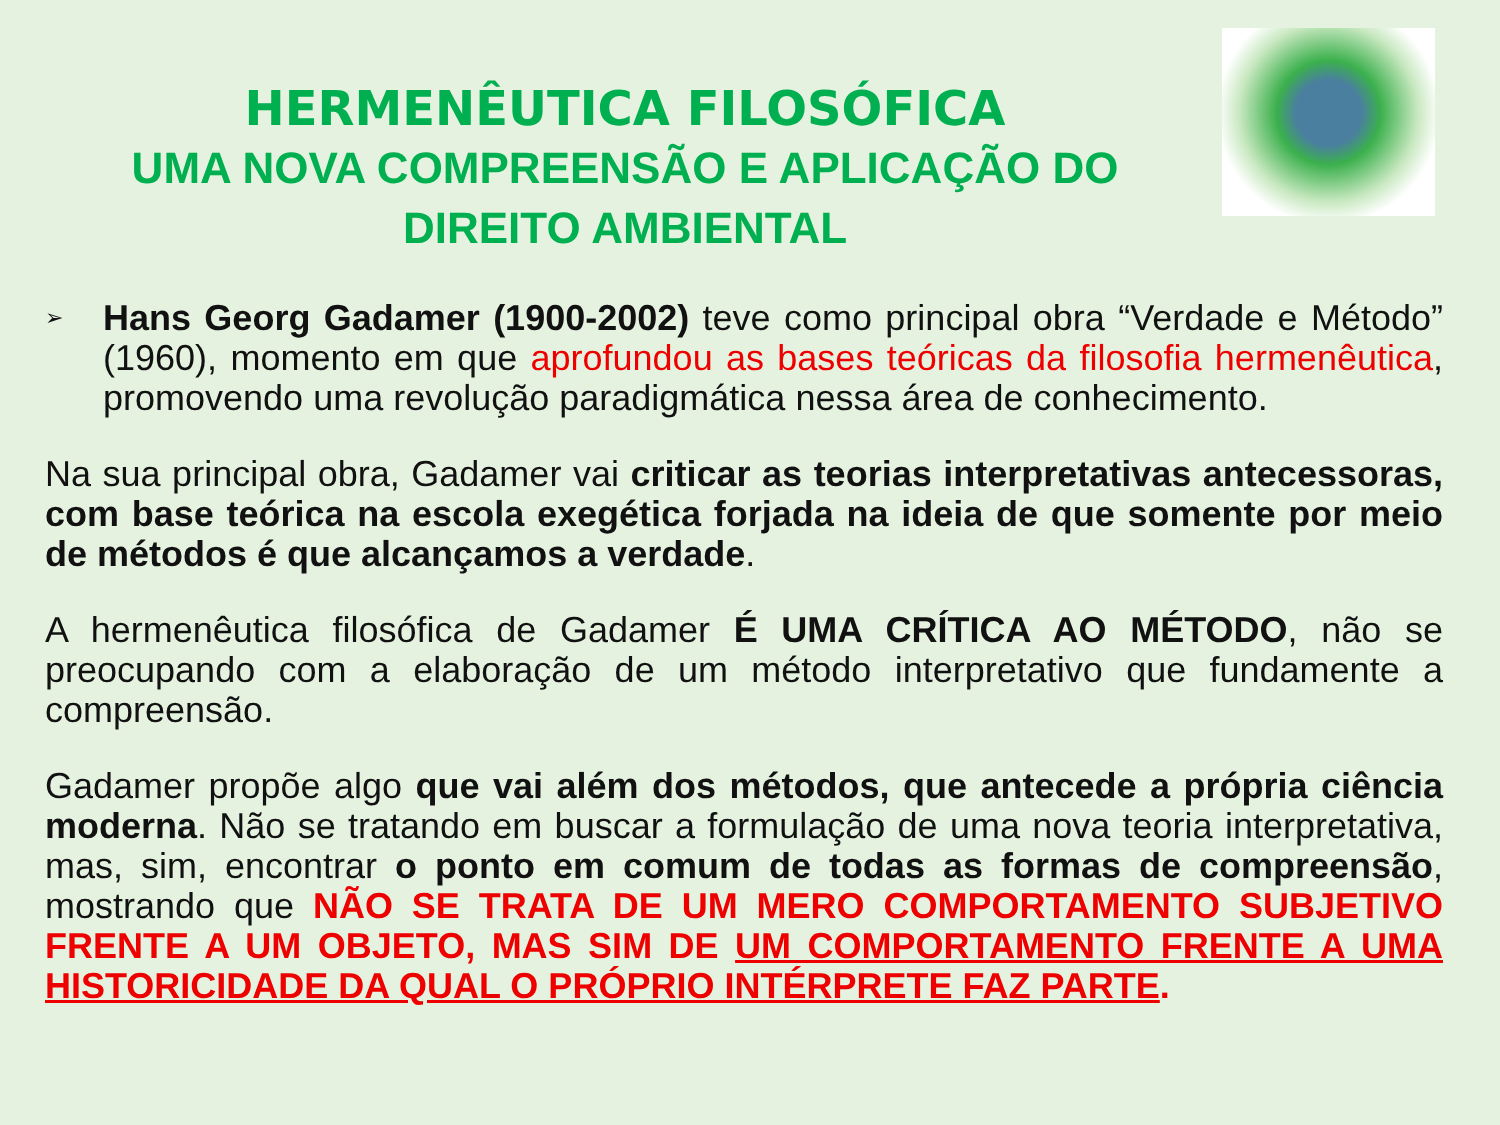HERMENÊUTICA FILOSÓFICA
UMA NOVA COMPREENSÃO E APLICAÇÃO DO
DIREITO AMBIENTAL
➢
Hans Georg Gadamer (1900-2002) teve como principal obra “Verdade e Método” (1960), momento em que aprofundou as bases teóricas da filosofia hermenêutica, promovendo uma revolução paradigmática nessa área de conhecimento.
Na sua principal obra, Gadamer vai criticar as teorias interpretativas antecessoras, com base teórica na escola exegética forjada na ideia de que somente por meio de métodos é que alcançamos a verdade.
A hermenêutica filosófica de Gadamer É UMA CRÍTICA AO MÉTODO, não se preocupando com a elaboração de um método interpretativo que fundamente a compreensão.
Gadamer propõe algo que vai além dos métodos, que antecede a própria ciência moderna. Não se tratando em buscar a formulação de uma nova teoria interpretativa, mas, sim, encontrar o ponto em comum de todas as formas de compreensão, mostrando que NÃO SE TRATA DE UM MERO COMPORTAMENTO SUBJETIVO FRENTE A UM OBJETO, MAS SIM DE UM COMPORTAMENTO FRENTE A UMA HISTORICIDADE DA QUAL O PRÓPRIO INTÉRPRETE FAZ PARTE.